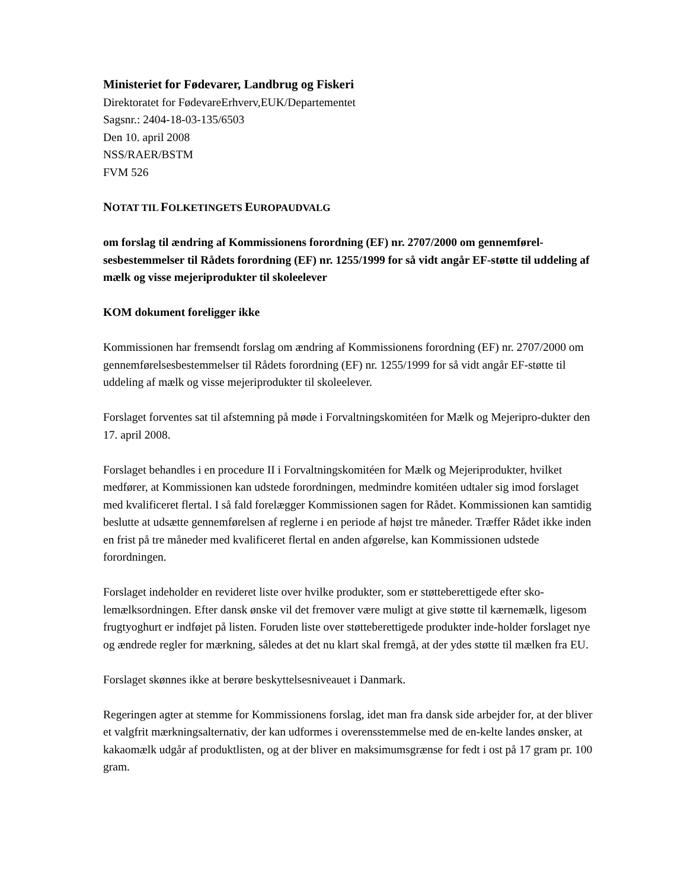Ministeriet for Fødevarer, Landbrug og Fiskeri
Direktoratet for FødevareErhverv,EUK/Departementet
Sagsnr.: 2404-18-03-135/6503
Den 10. april 2008
NSS/RAER/BSTM
FVM 526
NOTAT TIL FOLKETINGETS EUROPAUDVALG
om forslag til ændring af Kommissionens forordning (EF) nr. 2707/2000 om gennemførel-sesbestemmelser til Rådets forordning (EF) nr. 1255/1999 for så vidt angår EF-støtte til uddeling af mælk og visse mejeriprodukter til skoleelever
KOM dokument foreligger ikke
Kommissionen har fremsendt forslag om ændring af Kommissionens forordning (EF) nr. 2707/2000 om gennemførelsesbestemmelser til Rådets forordning (EF) nr. 1255/1999 for så vidt angår EF-støtte til uddeling af mælk og visse mejeriprodukter til skoleelever.
Forslaget forventes sat til afstemning på møde i Forvaltningskomitéen for Mælk og Mejeripro-dukter den 17. april 2008.
Forslaget behandles i en procedure II i Forvaltningskomitéen for Mælk og Mejeriprodukter, hvilket medfører, at Kommissionen kan udstede forordningen, medmindre komitéen udtaler sig imod forslaget med kvalificeret flertal. I så fald forelægger Kommissionen sagen for Rådet. Kommissionen kan samtidig beslutte at udsætte gennemførelsen af reglerne i en periode af højst tre måneder. Træffer Rådet ikke inden en frist på tre måneder med kvalificeret flertal en anden afgørelse, kan Kommissionen udstede forordningen.
Forslaget indeholder en revideret liste over hvilke produkter, som er støtteberettigede efter sko-lemælksordningen. Efter dansk ønske vil det fremover være muligt at give støtte til kærnemælk, ligesom frugtyoghurt er indføjet på listen. Foruden liste over støtteberettigede produkter inde-holder forslaget nye og ændrede regler for mærkning, således at det nu klart skal fremgå, at der ydes støtte til mælken fra EU.
Forslaget skønnes ikke at berøre beskyttelsesniveauet i Danmark.
Regeringen agter at stemme for Kommissionens forslag, idet man fra dansk side arbejder for, at der bliver et valgfrit mærkningsalternativ, der kan udformes i overensstemmelse med de en-kelte landes ønsker, at kakaomælk udgår af produktlisten, og at der bliver en maksimumsgrænse for fedt i ost på 17 gram pr. 100 gram.